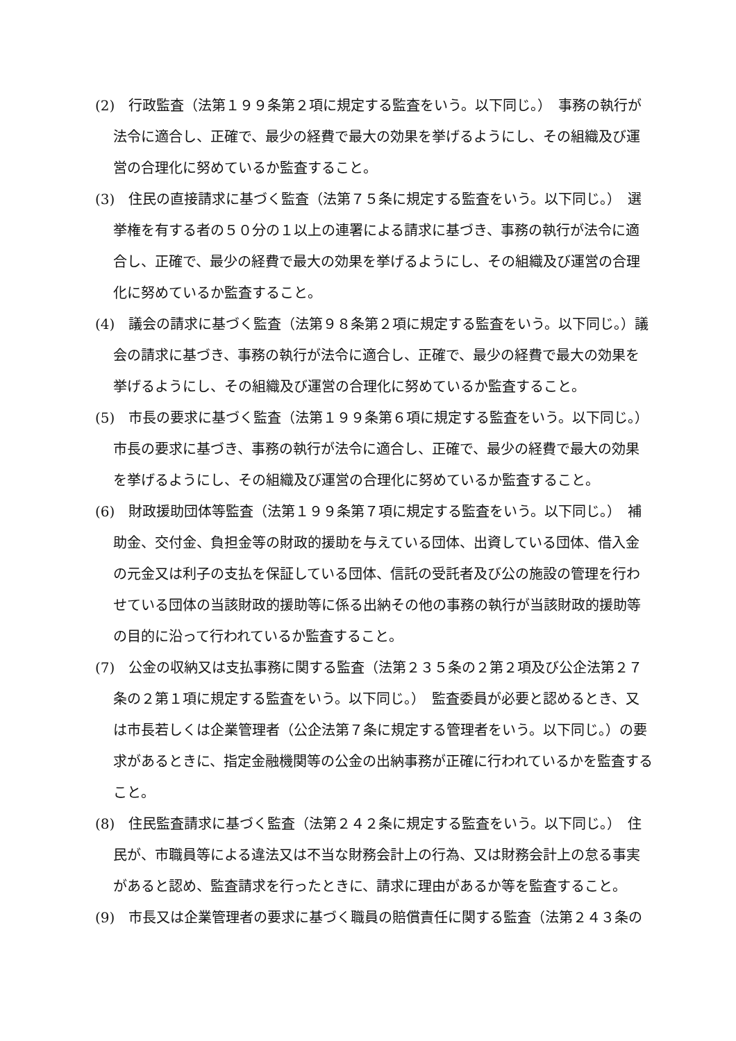(2)　行政監査（法第１９９条第２項に規定する監査をいう。以下同じ。）　事務の執行が法令に適合し、正確で、最少の経費で最大の効果を挙げるようにし、その組織及び運営の合理化に努めているか監査すること。
(3)　住民の直接請求に基づく監査（法第７５条に規定する監査をいう。以下同じ。）　選挙権を有する者の５０分の１以上の連署による請求に基づき、事務の執行が法令に適合し、正確で、最少の経費で最大の効果を挙げるようにし、その組織及び運営の合理化に努めているか監査すること。
(4)　議会の請求に基づく監査（法第９８条第２項に規定する監査をいう。以下同じ。）議会の請求に基づき、事務の執行が法令に適合し、正確で、最少の経費で最大の効果を挙げるようにし、その組織及び運営の合理化に努めているか監査すること。
(5)　市長の要求に基づく監査（法第１９９条第６項に規定する監査をいう。以下同じ。）市長の要求に基づき、事務の執行が法令に適合し、正確で、最少の経費で最大の効果を挙げるようにし、その組織及び運営の合理化に努めているか監査すること。
(6)　財政援助団体等監査（法第１９９条第７項に規定する監査をいう。以下同じ。）　補助金、交付金、負担金等の財政的援助を与えている団体、出資している団体、借入金の元金又は利子の支払を保証している団体、信託の受託者及び公の施設の管理を行わせている団体の当該財政的援助等に係る出納その他の事務の執行が当該財政的援助等の目的に沿って行われているか監査すること。
(7)　公金の収納又は支払事務に関する監査（法第２３５条の２第２項及び公企法第２７条の２第１項に規定する監査をいう。以下同じ。）　監査委員が必要と認めるとき、又は市長若しくは企業管理者（公企法第７条に規定する管理者をいう。以下同じ。）の要求があるときに、指定金融機関等の公金の出納事務が正確に行われているかを監査すること。
(8)　住民監査請求に基づく監査（法第２４２条に規定する監査をいう。以下同じ。）　住民が、市職員等による違法又は不当な財務会計上の行為、又は財務会計上の怠る事実があると認め、監査請求を行ったときに、請求に理由があるか等を監査すること。
(9)　市長又は企業管理者の要求に基づく職員の賠償責任に関する監査（法第２４３条の